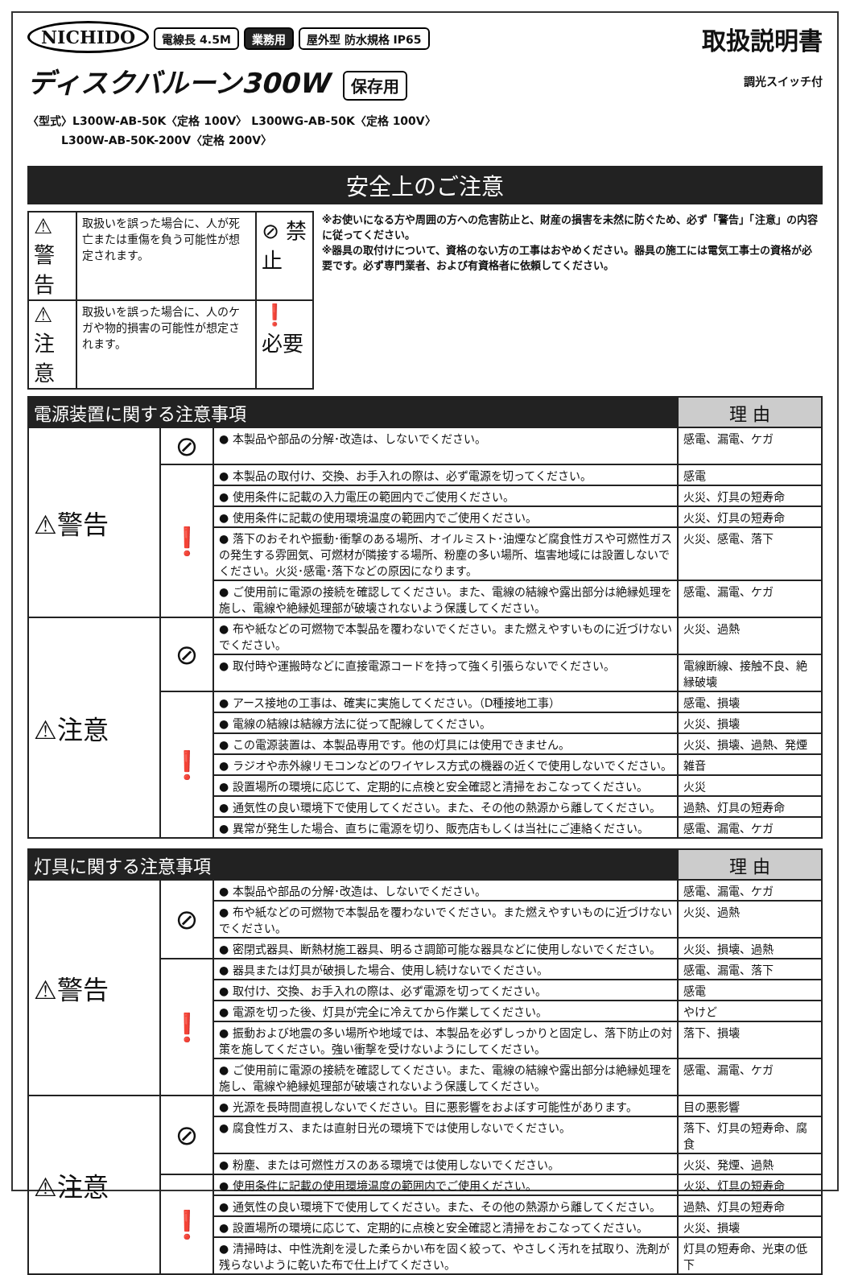NICHIDO 電線長 4.5M 業務用 屋外型 防水規格 IP65
ディスクバルーン300W 保存用
〈型式〉L300W-AB-50K〈定格 100V〉 L300WG-AB-50K〈定格 100V〉
　　　L300W-AB-50K-200V〈定格 200V〉
取扱説明書
調光スイッチ付
安全上のご注意
| ⚠警告 | 取扱いを誤った場合に、人が死亡または重傷を負う可能性が想定されます。 | ⊘ 禁止 |
| ⚠注意 | 取扱いを誤った場合に、人のケガや物的損害の可能性が想定されます。 | ❗ 必要 |
※お使いになる方や周囲の方への危害防止と、財産の損害を未然に防ぐため、必ず「警告」「注意」の内容に従ってください。
※器具の取付けについて、資格のない方の工事はおやめください。器具の施工には電気工事士の資格が必要です。必ず専門業者、および有資格者に依頼してください。
| 電源装置に関する注意事項 | | | 理 由 |
| --- | --- | --- | --- |
| ⚠警告 | ⊘ | ● 本製品や部品の分解･改造は、しないでください。 | 感電、漏電、ケガ |
| | ❗ | ● 本製品の取付け、交換、お手入れの際は、必ず電源を切ってください。 | 感電 |
| | | ● 使用条件に記載の入力電圧の範囲内でご使用ください。 | 火災、灯具の短寿命 |
| | | ● 使用条件に記載の使用環境温度の範囲内でご使用ください。 | 火災、灯具の短寿命 |
| | | ● 落下のおそれや振動･衝撃のある場所、オイルミスト･油煙など腐食性ガスや可燃性ガスの発生する雰囲気、可燃材が隣接する場所、粉塵の多い場所、塩害地域には設置しないでください。火災･感電･落下などの原因になります。 | 火災、感電、落下 |
| | | ● ご使用前に電源の接続を確認してください。また、電線の結線や露出部分は絶縁処理を施し、電線や絶縁処理部が破壊されないよう保護してください。 | 感電、漏電、ケガ |
| ⚠注意 | ⊘ | ● 布や紙などの可燃物で本製品を覆わないでください。また燃えやすいものに近づけないでください。 | 火災、過熱 |
| | | ● 取付時や運搬時などに直接電源コードを持って強く引張らないでください。 | 電線断線、接触不良、絶縁破壊 |
| | ❗ | ● アース接地の工事は、確実に実施してください。（D種接地工事） | 感電、損壊 |
| | | ● 電線の結線は結線方法に従って配線してください。 | 火災、損壊 |
| | | ● この電源装置は、本製品専用です。他の灯具には使用できません。 | 火災、損壊、過熱、発煙 |
| | | ● ラジオや赤外線リモコンなどのワイヤレス方式の機器の近くで使用しないでください。 | 雑音 |
| | | ● 設置場所の環境に応じて、定期的に点検と安全確認と清掃をおこなってください。 | 火災 |
| | | ● 通気性の良い環境下で使用してください。また、その他の熱源から離してください。 | 過熱、灯具の短寿命 |
| | | ● 異常が発生した場合、直ちに電源を切り、販売店もしくは当社にご連絡ください。 | 感電、漏電、ケガ |
| 灯具に関する注意事項 | | | 理 由 |
| --- | --- | --- | --- |
| ⚠警告 | ⊘ | ● 本製品や部品の分解･改造は、しないでください。 | 感電、漏電、ケガ |
| | | ● 布や紙などの可燃物で本製品を覆わないでください。また燃えやすいものに近づけないでください。 | 火災、過熱 |
| | | ● 密閉式器具、断熱材施工器具、明るさ調節可能な器具などに使用しないでください。 | 火災、損壊、過熱 |
| | ❗ | ● 器具または灯具が破損した場合、使用し続けないでください。 | 感電、漏電、落下 |
| | | ● 取付け、交換、お手入れの際は、必ず電源を切ってください。 | 感電 |
| | | ● 電源を切った後、灯具が完全に冷えてから作業してください。 | やけど |
| | | ● 振動および地震の多い場所や地域では、本製品を必ずしっかりと固定し、落下防止の対策を施してください。強い衝撃を受けないようにしてください。 | 落下、損壊 |
| | | ● ご使用前に電源の接続を確認してください。また、電線の結線や露出部分は絶縁処理を施し、電線や絶縁処理部が破壊されないよう保護してください。 | 感電、漏電、ケガ |
| ⚠注意 | ⊘ | ● 光源を長時間直視しないでください。目に悪影響をおよぼす可能性があります。 | 目の悪影響 |
| | | ● 腐食性ガス、または直射日光の環境下では使用しないでください。 | 落下、灯具の短寿命、腐食 |
| | | ● 粉塵、または可燃性ガスのある環境では使用しないでください。 | 火災、発煙、過熱 |
| | ❗ | ● 使用条件に記載の使用環境温度の範囲内でご使用ください。 | 火災、灯具の短寿命 |
| | | ● 通気性の良い環境下で使用してください。また、その他の熱源から離してください。 | 過熱、灯具の短寿命 |
| | | ● 設置場所の環境に応じて、定期的に点検と安全確認と清掃をおこなってください。 | 火災、損壊 |
| | | ● 清掃時は、中性洗剤を浸した柔らかい布を固く絞って、やさしく汚れを拭取り、洗剤が残らないように乾いた布で仕上げてください。 | 灯具の短寿命、光束の低下 |